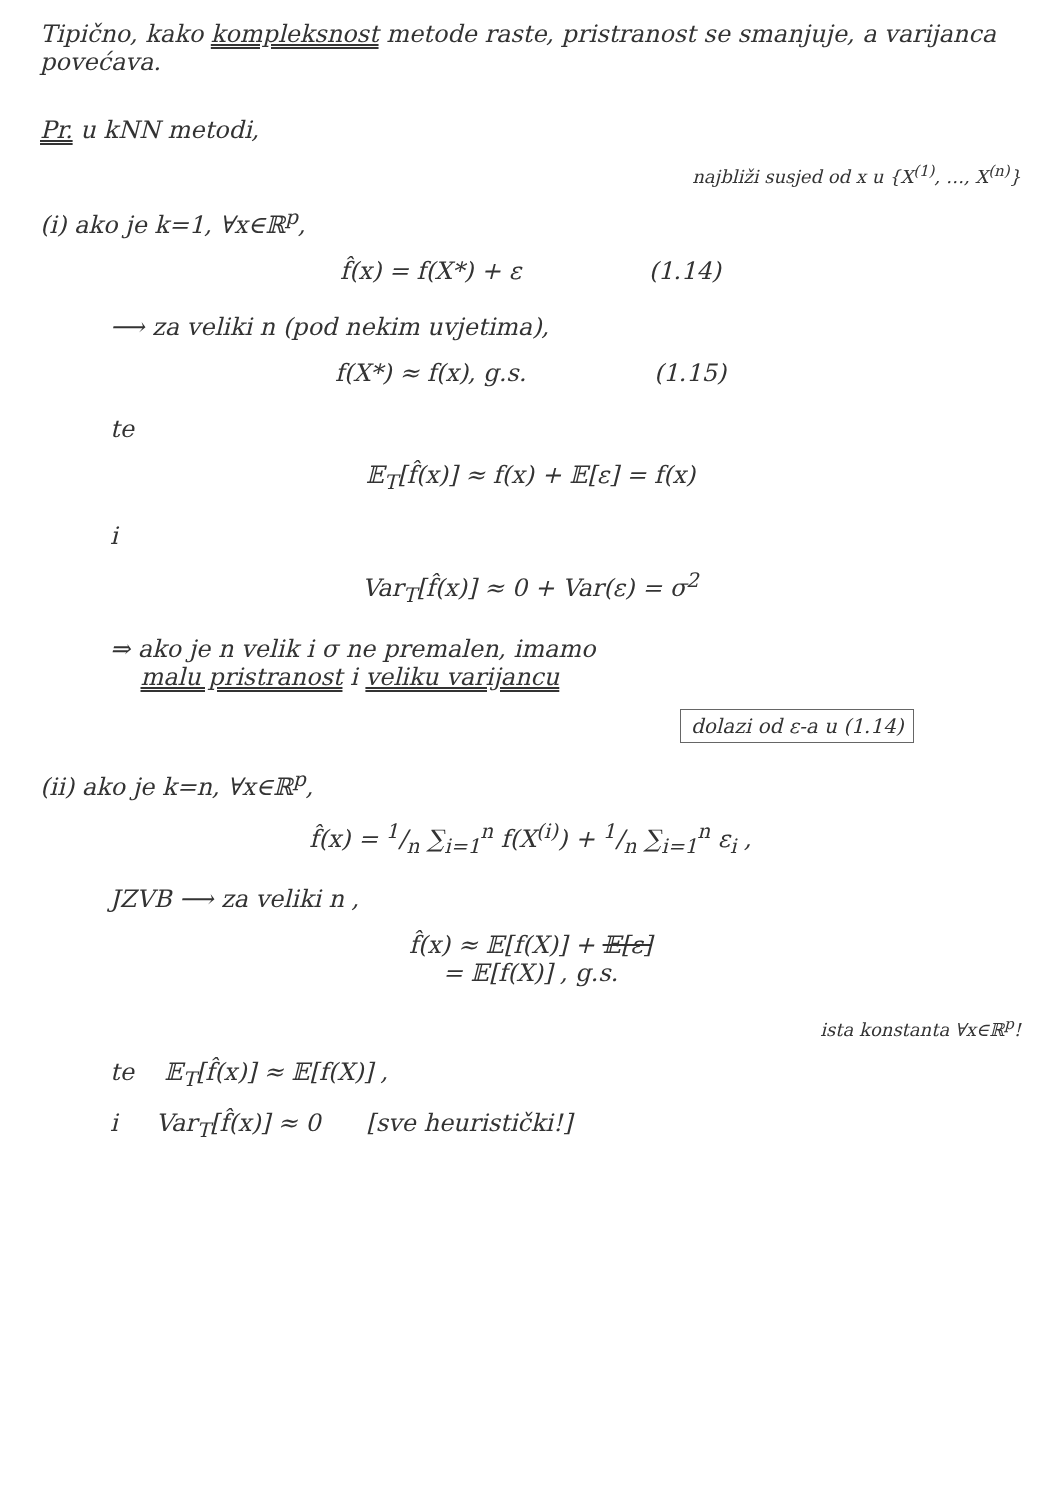Tipično, kako kompleksnost metode raste, pristranost se smanjuje, a varijanca povećava.
Pr. u kNN metodi,
najbliži susjed od x u {X<sup>(1)</sup>, …, X<sup>(n)</sup>}
(i) ako je k=1, ∀x∈ℝ<sup>p</sup>,
f̂(x) = f(X*) + ε (1.14)
⟶ za veliki n (pod nekim uvjetima),
f(X*) ≈ f(x), g.s. (1.15)
te
𝔼<sub>T</sub>[f̂(x)] ≈ f(x) + 𝔼[ε] = f(x)
i
Var<sub>T</sub>[f̂(x)] ≈ 0 + Var(ε) = σ<sup>2</sup>
⇒ ako je n velik i σ ne premalen, imamo
malu pristranost i veliku varijancu
dolazi od ε-a u (1.14)
(ii) ako je k=n, ∀x∈ℝ<sup>p</sup>,
f̂(x) = 1/n ∑<sub>i=1</sub><sup>n</sup> f(X<sup>(i)</sup>) + 1/n ∑<sub>i=1</sub><sup>n</sup> ε<sub>i</sub> ,
JZVB ⟶ za veliki n ,
f̂(x) ≈ 𝔼[f(X)] + 𝔼[ε]
= 𝔼[f(X)] , g.s.
ista konstanta ∀x∈ℝ<sup>p</sup>!
te 𝔼<sub>T</sub>[f̂(x)] ≈ 𝔼[f(X)] ,
i Var<sub>T</sub>[f̂(x)] ≈ 0 [sve heuristički!]